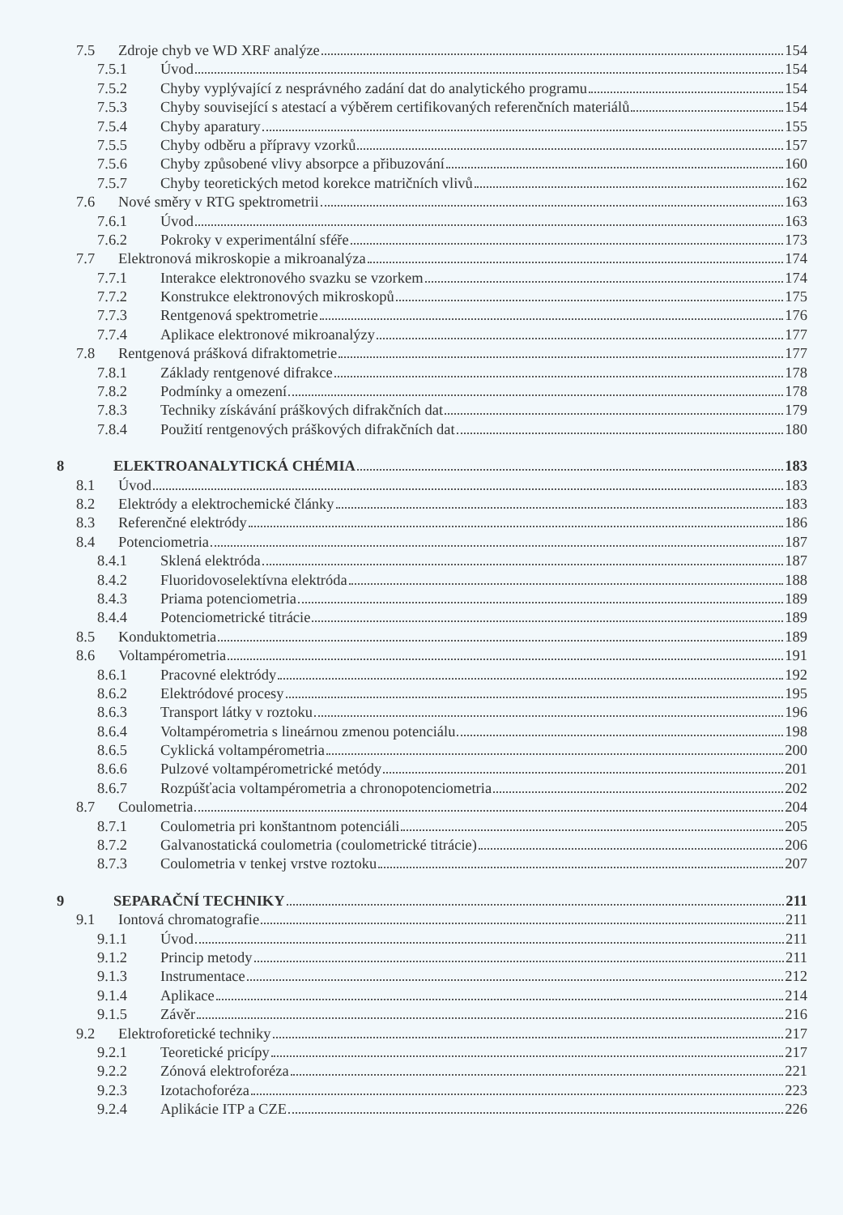7.5 Zdroje chyb ve WD XRF analýze 154
7.5.1 Úvod 154
7.5.2 Chyby vyplývající z nesprávného zadání dat do analytického programu 154
7.5.3 Chyby související s atestací a výběrem certifikovaných referenčních materiálů 154
7.5.4 Chyby aparatury 155
7.5.5 Chyby odběru a přípravy vzorků 157
7.5.6 Chyby způsobené vlivy absorpce a přibuzování 160
7.5.7 Chyby teoretických metod korekce matričních vlivů 162
7.6 Nové směry v RTG spektrometrii 163
7.6.1 Úvod 163
7.6.2 Pokroky v experimentální sféře 173
7.7 Elektronová mikroskopie a mikroanalýza 174
7.7.1 Interakce elektronového svazku se vzorkem 174
7.7.2 Konstrukce elektronových mikroskopů 175
7.7.3 Rentgenová spektrometrie 176
7.7.4 Aplikace elektronové mikroanalýzy 177
7.8 Rentgenová prášková difraktometrie 177
7.8.1 Základy rentgenové difrakce 178
7.8.2 Podmínky a omezení 178
7.8.3 Techniky získávání práškových difrakčních dat 179
7.8.4 Použití rentgenových práškových difrakčních dat 180
8 ELEKTROANALYTICKÁ CHÉMIA 183
8.1 Úvod 183
8.2 Elektródy a elektrochemické články 183
8.3 Referenčné elektródy 186
8.4 Potenciometria 187
8.4.1 Sklená elektróda 187
8.4.2 Fluoridovoselektívna elektróda 188
8.4.3 Priama potenciometria 189
8.4.4 Potenciometrické titrácie 189
8.5 Konduktometria 189
8.6 Voltampérometria 191
8.6.1 Pracovné elektródy 192
8.6.2 Elektródové procesy 195
8.6.3 Transport látky v roztoku 196
8.6.4 Voltampérometria s lineárnou zmenou potenciálu 198
8.6.5 Cyklická voltampérometria 200
8.6.6 Pulzové voltampérometrické metódy 201
8.6.7 Rozpúšťacia voltampérometria a chronopotenciometria 202
8.7 Coulometria 204
8.7.1 Coulometria pri konštantnom potenciáli 205
8.7.2 Galvanostatická coulometria (coulometrické titrácie) 206
8.7.3 Coulometria v tenkej vrstve roztoku 207
9 SEPARAČNÍ TECHNIKY 211
9.1 Iontová chromatografie 211
9.1.1 Úvod 211
9.1.2 Princip metody 211
9.1.3 Instrumentace 212
9.1.4 Aplikace 214
9.1.5 Závěr 216
9.2 Elektroforetické techniky 217
9.2.1 Teoretické pricípy 217
9.2.2 Zónová elektroforéza 221
9.2.3 Izotachoforéza 223
9.2.4 Aplikácie ITP a CZE 226